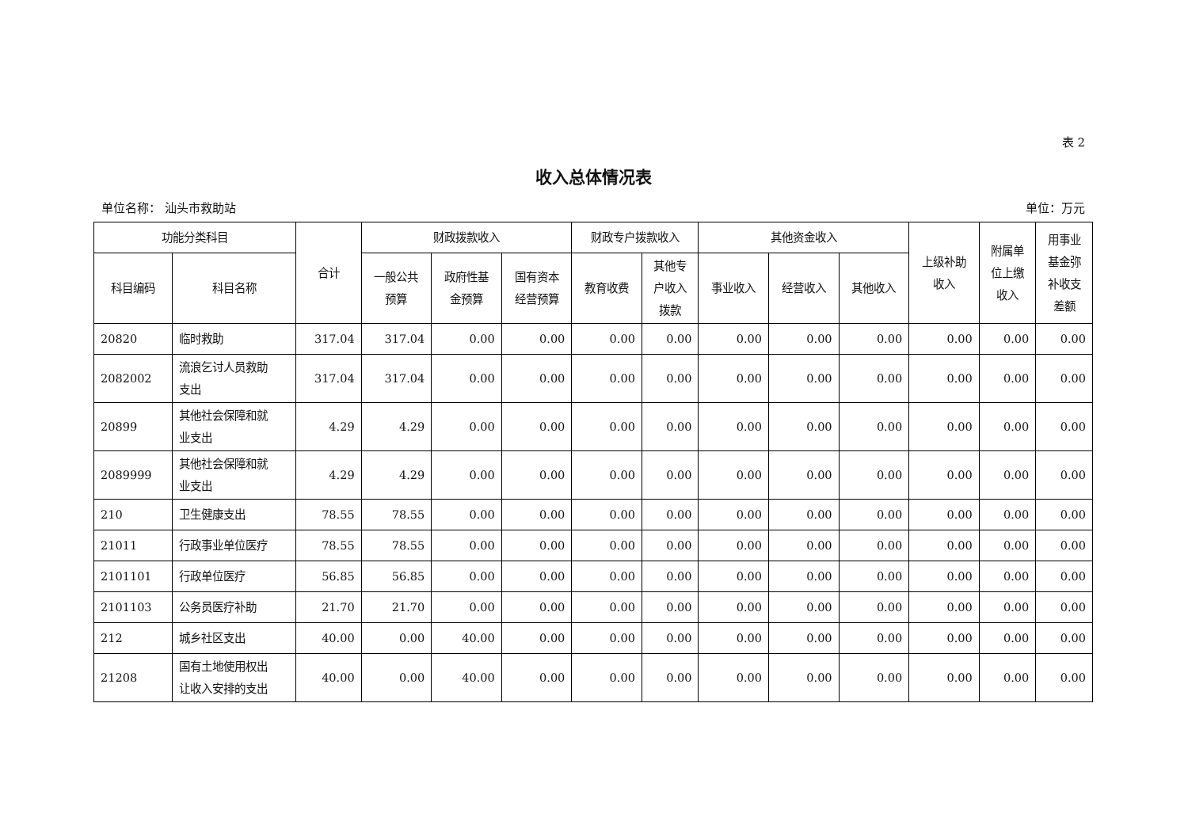表 2
收入总体情况表
单位名称： 汕头市救助站 单位：万元
| 功能分类科目 | | 合计 | 财政拨款收入 | | | 财政专户拨款收入 | | 其他资金收入 | | | 上级补助 收入 | 附属单 位上缴 收入 | 用事业 基金弥 补收支 差额 |
| --- | --- | --- | --- | --- | --- | --- | --- | --- | --- | --- | --- | --- | --- |
| 科目编码 | 科目名称 | | 一般公共 预算 | 政府性基 金预算 | 国有资本 经营预算 | 教育收费 | 其他专 户收入 拨款 | 事业收入 | 经营收入 | 其他收入 | | | |
| 20820 | 临时救助 | 317.04 | 317.04 | 0.00 | 0.00 | 0.00 | 0.00 | 0.00 | 0.00 | 0.00 | 0.00 | 0.00 | 0.00 |
| 2082002 | 流浪乞讨人员救助 支出 | 317.04 | 317.04 | 0.00 | 0.00 | 0.00 | 0.00 | 0.00 | 0.00 | 0.00 | 0.00 | 0.00 | 0.00 |
| 20899 | 其他社会保障和就 业支出 | 4.29 | 4.29 | 0.00 | 0.00 | 0.00 | 0.00 | 0.00 | 0.00 | 0.00 | 0.00 | 0.00 | 0.00 |
| 2089999 | 其他社会保障和就 业支出 | 4.29 | 4.29 | 0.00 | 0.00 | 0.00 | 0.00 | 0.00 | 0.00 | 0.00 | 0.00 | 0.00 | 0.00 |
| 210 | 卫生健康支出 | 78.55 | 78.55 | 0.00 | 0.00 | 0.00 | 0.00 | 0.00 | 0.00 | 0.00 | 0.00 | 0.00 | 0.00 |
| 21011 | 行政事业单位医疗 | 78.55 | 78.55 | 0.00 | 0.00 | 0.00 | 0.00 | 0.00 | 0.00 | 0.00 | 0.00 | 0.00 | 0.00 |
| 2101101 | 行政单位医疗 | 56.85 | 56.85 | 0.00 | 0.00 | 0.00 | 0.00 | 0.00 | 0.00 | 0.00 | 0.00 | 0.00 | 0.00 |
| 2101103 | 公务员医疗补助 | 21.70 | 21.70 | 0.00 | 0.00 | 0.00 | 0.00 | 0.00 | 0.00 | 0.00 | 0.00 | 0.00 | 0.00 |
| 212 | 城乡社区支出 | 40.00 | 0.00 | 40.00 | 0.00 | 0.00 | 0.00 | 0.00 | 0.00 | 0.00 | 0.00 | 0.00 | 0.00 |
| 21208 | 国有土地使用权出 让收入安排的支出 | 40.00 | 0.00 | 40.00 | 0.00 | 0.00 | 0.00 | 0.00 | 0.00 | 0.00 | 0.00 | 0.00 | 0.00 |